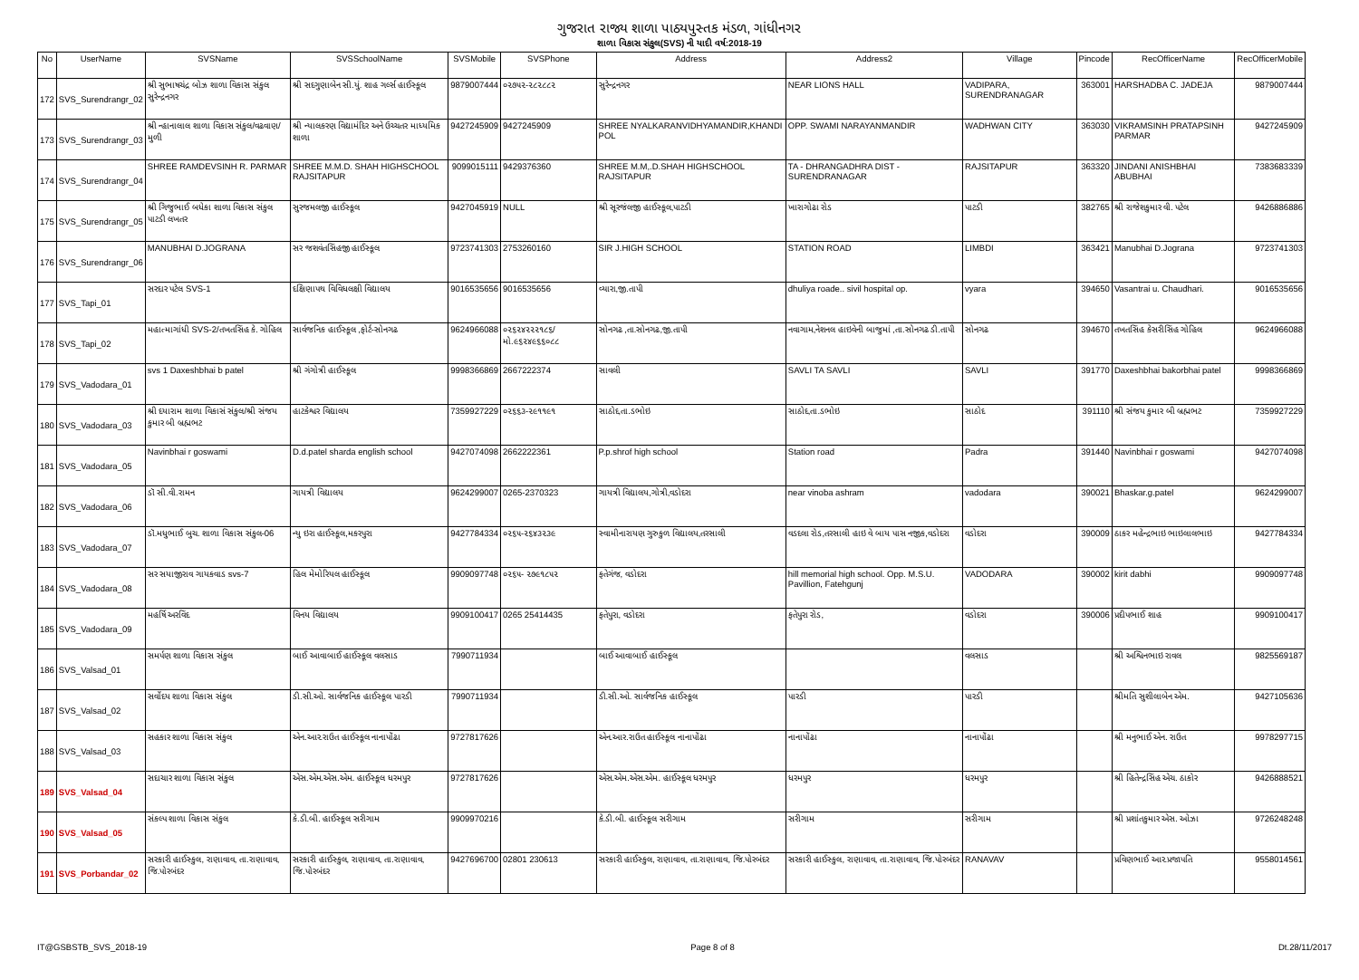ગુજરાત રાજ્ય શાળા પાઠ્યપુસ્તક મંડળ, ગાંધીનગર
શાળા વિકાસ સંકુલ(SVS) ની યાદી વર્ષ:2018-19
| No | UserName | SVSName | SVSSchoolName | SVSMobile | SVSPhone | Address | Address2 | Village | Pincode | RecOfficerName | RecOfficerMobile |
| --- | --- | --- | --- | --- | --- | --- | --- | --- | --- | --- | --- |
| 172 | SVS_Surendrangr_02 | શ્રી સુભાષચંદ્ર બોઝ શાળા વિકાસ સંકુલ સુરેન્દ્રનગર | શ્રી સદગુણાબેન સી.યું. શાહ ગર્લ્સ હાઈસ્કૂલ | 9879007444 | ૦૨૭૫૨-૨૮૨૮૮૨ | સુરેન્દ્રનગર | NEAR LIONS HALL | VADIPARA, SURENDRANAGAR | 363001 | HARSHADBA C. JADEJA | 9879007444 |
| 173 | SVS_Surendrangr_03 | શ્રી ન્હાનાલાલ શાળા વિકાસ સંકુલ/વઢવાણ/મુળી | શ્રી ન્યાલકરણ વિદ્યામંદિર અને ઉચ્ચતર માધ્યમિક શાળા | 9427245909 | 9427245909 | SHREE NYALKARANVIDHYAMANDIR,KHANDI POL | OPP. SWAMI NARAYANMANDIR | WADHWAN CITY | 363030 | VIKRAMSINH PRATAPSINH PARMAR | 9427245909 |
| 174 | SVS_Surendrangr_04 | SHREE RAMDEVSINH R. PARMAR | SHREE M.M.D. SHAH HIGHSCHOOL RAJSITAPUR | 9099015111 | 9429376360 | SHREE M.M,.D.SHAH HIGHSCHOOL RAJSITAPUR | TA - DHRANGADHRA DIST - SURENDRANAGAR | RAJSITAPUR | 363320 | JINDANI ANISHBHAI ABUBHAI | 7383683339 |
| 175 | SVS_Surendrangr_05 | શ્રી ગિજુભાઈ બધેકા શાળા વિકાસ સંકુલ પાટડી લખતર | સુરજમલજી હાઈસ્કૂલ | 9427045919 | NULL | શ્રી સૂરજંલજી હાઈસ્કૂલ,પાટડી | ખારાગોઢા રોડ | પાટડી | 382765 | શ્રી રાજેશકુમાર વી. પટેલ | 9426886886 |
| 176 | SVS_Surendrangr_06 | MANUBHAI D.JOGRANA | સર જશવંતસિંહજી હાઈસ્કૂલ | 9723741303 | 2753260160 | SIR J.HIGH SCHOOL | STATION ROAD | LIMBDI | 363421 | Manubhai D.Jograna | 9723741303 |
| 177 | SVS_Tapi_01 | સરદાર પટેલ SVS-1 | દક્ષિણાપથ વિવિધલક્ષી વિદ્યાલય | 9016535656 | 9016535656 | વ્યારા,જી.તાપી | dhuliya roade.. sivil hospital op. | vyara | 394650 | Vasantrai u. Chaudhari. | 9016535656 |
| 178 | SVS_Tapi_02 | મહાત્માગાંધી SVS-2/તખતસિંહ કે. ગોહિલ | સાર્વજનિક હાઈસ્કૂલ ,ફોર્ટ-સોનગઢ | 9624966088 | ૦૨૬૨૪૨૨૨૧૮૬/ મો.૯૬૨૪૯૬૬૦૮૮ | સોનગઢ ,તા.સોનગઢ,જી.તાપી | નવાગામ,નેશનલ હાઇવેની બાજુમાં ,તા.સોનગઢ ડી.તાપી | સોનગઢ | 394670 | તખતસિંહ કેસરીસિંહ ગોહિલ | 9624966088 |
| 179 | SVS_Vadodara_01 | svs 1 Daxeshbhai b patel | શ્રી ગંગોત્રી હાઈસ્કૂલ | 9998366869 | 2667222374 | સાવલી | SAVLI TA SAVLI | SAVLI | 391770 | Daxeshbhai bakorbhai patel | 9998366869 |
| 180 | SVS_Vadodara_03 | શ્રી દયારામ શાળા વિકાસં સંકુલ/શ્રી સંજય કુમાર બી બ્રહ્મભટ | હાટકેશ્વર વિદ્યાલય | 7359927229 | ૦૨૬૬૩-૨૯૧૧૯૧ | સાઠોદ,તા.ડભોઇ | સાઠોદ,તા.ડભોઇ | સાઠોદ | 391110 | શ્રી સંજય કુમાર બી બ્રહ્મભટ | 7359927229 |
| 181 | SVS_Vadodara_05 | Navinbhai r goswami | D.d.patel sharda english school | 9427074098 | 2662222361 | P.p.shrof high school | Station road | Padra | 391440 | Navinbhai r goswami | 9427074098 |
| 182 | SVS_Vadodara_06 | ડૉ સી.વી.રામન | ગાયત્રી વિદ્યાલય | 9624299007 | 0265-2370323 | ગાયત્રી વિદ્યાલય,ગોત્રી,વડોદરા | near vinoba ashram | vadodara | 390021 | Bhaskar.g.patel | 9624299007 |
| 183 | SVS_Vadodara_07 | ડૉ.મધુભાઈ બુચ. શાળા વિકાસ સંકુલ-06 | ન્યુ ઇરા હાઈસ્કૂલ,મકરપુરા | 9427784334 | ૦૨૬૫-૨૬૪૩૨૩૯ | સ્વામીનારાયણ ગુરુકુળ વિદ્યાલય,તરસાલી | વડદલા રોડ,તરસાલી હાઇ વે બાય પાસ નજીક,વડોદરા | વડોદરા | 390009 | ઠાકર મહેન્દ્રભાઇ ભાઇલાલભાઇ | 9427784334 |
| 184 | SVS_Vadodara_08 | સર સયાજીરાવ ગાયકવાડ svs-7 | હિલ મેમોરિયલ હાઈસ્કૂલ | 9909097748 | ૦૨૬૫- ૨૭૯૧૮૫૨ | ફતેગંજ, વડોદરા | hill memorial high school. Opp. M.S.U. Pavillion, Fatehgunj | VADODARA | 390002 | kirit dabhi | 9909097748 |
| 185 | SVS_Vadodara_09 | મહર્ષિ અરવિંદ | વિનય વિદ્યાલય | 9909100417 | 0265 25414435 | ફતેપુરા, વડોદરા | ફતેપુરા રોડ, | વડોદરા | 390006 | પ્રદીપભાઈ શાહ | 9909100417 |
| 186 | SVS_Valsad_01 | સમર્પણ શાળા વિકાસ સંકુલ | બાઈ આવાબાઈ હાઈસ્કૂલ વલસાડ | 7990711934 | | બાઈ આવાબાઈ હાઈસ્કૂલ | | વલસાડ | | શ્રી અશ્વિનભાઇ રાવલ | 9825569187 |
| 187 | SVS_Valsad_02 | સર્વોદય શાળા વિકાસ સંકુલ | ડી.સી.ઓ. સાર્વજનિક હાઈસ્કૂલ પારડી | 7990711934 | | ડી.સી.ઓ. સાર્વજનિક હાઈસ્કૂલ | પારડી | પારડી | | શ્રીમતિ સુશીલાબેન એમ. | 9427105636 |
| 188 | SVS_Valsad_03 | સહકાર શાળા વિકાસ સંકુલ | એન.આર.રાઉત હાઈસ્કૂલ નાનાપોંઢા | 9727817626 | | એન.આર.રાઉત હાઈસ્કૂલ નાનાપોંઢા | નાનાપોંઢા | નાનાપોંઢા | | શ્રી મનુભાઈ એન. રાઉત | 9978297715 |
| 189 | SVS_Valsad_04 | સદાચાર શાળા વિકાસ સંકુલ | એસ.એમ.એસ.એમ. હાઈસ્કૂલ ધરમપુર | 9727817626 | | એસ.એમ.એસ.એમ. હાઈસ્કૂલ ધરમપુર | ધરમપુર | ધરમપુર | | શ્રી હિતેન્દ્રસિંહ એચ. ઠાકોર | 9426888521 |
| 190 | SVS_Valsad_05 | સંકલ્પ શાળા વિકાસ સંકુલ | કે.ડી.બી. હાઈસ્કૂલ સરીગામ | 9909970216 | | કે.ડી.બી. હાઈસ્કૂલ સરીગામ | સરીગામ | સરીગામ | | શ્રી પ્રશાંતકુમાર એસ. ઓઝા | 9726248248 |
| 191 | SVS_Porbandar_02 | સરકારી હાઈસ્કુલ, રાણાવાવ, તા.રાણાવાવ, જિ.પોરબંદર | સરકારી હાઈસ્કુલ, રાણાવાવ, તા.રાણાવાવ, જિ.પોરબંદર | 9427696700 | 02801 230613 | સરકારી હાઈસ્કુલ, રાણાવાવ, તા.રાણાવાવ, જિ.પોરબંદર | સરકારી હાઈસ્કુલ, રાણાવાવ, તા.રાણાવાવ, જિ.પોરબંદર | RANAVAV | | પ્રવિણભાઈ આર.પ્રજાપતિ | 9558014561 |
IT@GSBSTB_SVS_2018-19 Page 8 of 8 Dt.28/11/2017